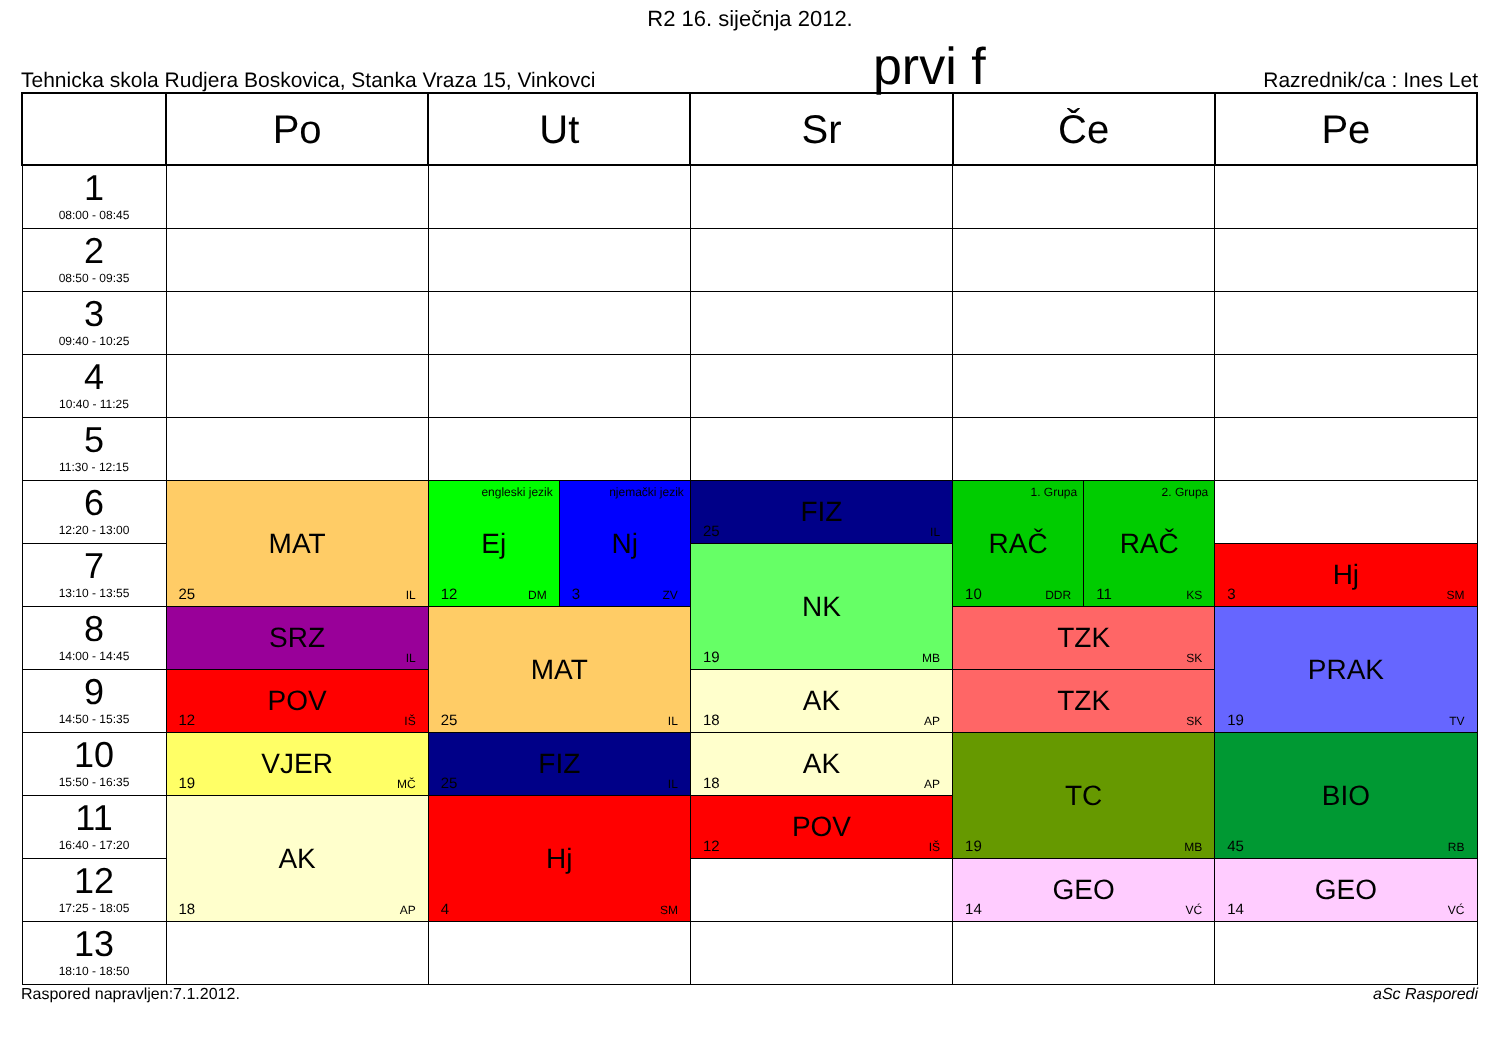R2 16. siječnja 2012.
Tehnicka skola Rudjera Boskovica, Stanka Vraza 15, Vinkovci prvi f Razrednik/ca : Ines Let
| | Po | Ut | | Sr | Če | | Pe |
| --- | --- | --- | --- | --- | --- | --- | --- |
| 1 08:00 - 08:45 | | | | | | | |
| 2 08:50 - 09:35 | | | | | | | |
| 3 09:40 - 10:25 | | | | | | | |
| 4 10:40 - 11:25 | | | | | | | |
| 5 11:30 - 12:15 | | | | | | | |
| 6 12:20 - 13:00 | MAT 25 IL | engleski jezik Ej 12 DM | njemački jezik Nj 3 ZV | FIZ 25 IL | 1. Grupa RAČ 10 DDR | 2. Grupa RAČ 11 KS | |
| 7 13:10 - 13:55 | | | | NK 19 MB | | | Hj 3 SM |
| 8 14:00 - 14:45 | SRZ IL | MAT 25 IL | | | TZK SK | | PRAK 19 TV |
| 9 14:50 - 15:35 | POV 12 IŠ | | | AK 18 AP | TZK SK | | |
| 10 15:50 - 16:35 | VJER 19 MČ | FIZ 25 IL | | AK 18 AP | TC 19 MB | | BIO 45 RB |
| 11 16:40 - 17:20 | AK 18 AP | Hj 4 SM | | POV 12 IŠ | | | |
| 12 17:25 - 18:05 | | | | | GEO 14 VĆ | | GEO 14 VĆ |
| 13 18:10 - 18:50 | | | | | | | |
Raspored napravljen:7.1.2012. aSc Rasporedi